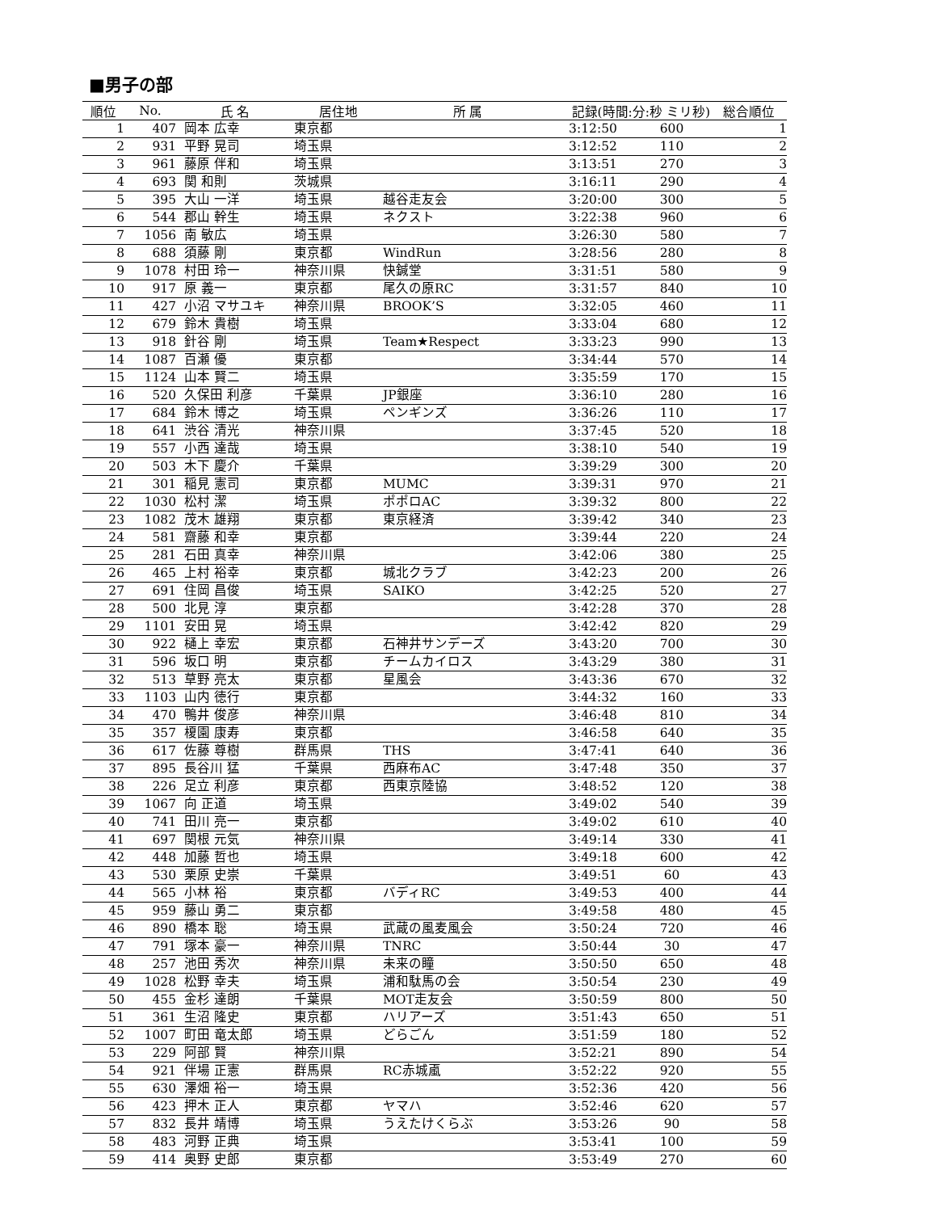■男子の部
| 順位 | No. | 氏 名 | 居住地 | 所 属 | 記録(時間:分:秒 ミリ秒) | | 総合順位 |
| --- | --- | --- | --- | --- | --- | --- | --- |
| 1 | 407 | 岡本 広幸 | 東京都 | | 3:12:50 | 600 | 1 |
| 2 | 931 | 平野 晃司 | 埼玉県 | | 3:12:52 | 110 | 2 |
| 3 | 961 | 藤原 伴和 | 埼玉県 | | 3:13:51 | 270 | 3 |
| 4 | 693 | 関 和則 | 茨城県 | | 3:16:11 | 290 | 4 |
| 5 | 395 | 大山 一洋 | 埼玉県 | 越谷走友会 | 3:20:00 | 300 | 5 |
| 6 | 544 | 郡山 幹生 | 埼玉県 | ネクスト | 3:22:38 | 960 | 6 |
| 7 | 1056 | 南 敏広 | 埼玉県 | | 3:26:30 | 580 | 7 |
| 8 | 688 | 須藤 剛 | 東京都 | WindRun | 3:28:56 | 280 | 8 |
| 9 | 1078 | 村田 玲一 | 神奈川県 | 快鍼堂 | 3:31:51 | 580 | 9 |
| 10 | 917 | 原 義一 | 東京都 | 尾久の原RC | 3:31:57 | 840 | 10 |
| 11 | 427 | 小沼 マサユキ | 神奈川県 | BROOK’S | 3:32:05 | 460 | 11 |
| 12 | 679 | 鈴木 貴樹 | 埼玉県 | | 3:33:04 | 680 | 12 |
| 13 | 918 | 針谷 剛 | 埼玉県 | Team★Respect | 3:33:23 | 990 | 13 |
| 14 | 1087 | 百瀬 優 | 東京都 | | 3:34:44 | 570 | 14 |
| 15 | 1124 | 山本 賢二 | 埼玉県 | | 3:35:59 | 170 | 15 |
| 16 | 520 | 久保田 利彦 | 千葉県 | JP銀座 | 3:36:10 | 280 | 16 |
| 17 | 684 | 鈴木 博之 | 埼玉県 | ペンギンズ | 3:36:26 | 110 | 17 |
| 18 | 641 | 渋谷 清光 | 神奈川県 | | 3:37:45 | 520 | 18 |
| 19 | 557 | 小西 達哉 | 埼玉県 | | 3:38:10 | 540 | 19 |
| 20 | 503 | 木下 慶介 | 千葉県 | | 3:39:29 | 300 | 20 |
| 21 | 301 | 稲見 憲司 | 東京都 | MUMC | 3:39:31 | 970 | 21 |
| 22 | 1030 | 松村 潔 | 埼玉県 | ポポロAC | 3:39:32 | 800 | 22 |
| 23 | 1082 | 茂木 雄翔 | 東京都 | 東京経済 | 3:39:42 | 340 | 23 |
| 24 | 581 | 齋藤 和幸 | 東京都 | | 3:39:44 | 220 | 24 |
| 25 | 281 | 石田 真幸 | 神奈川県 | | 3:42:06 | 380 | 25 |
| 26 | 465 | 上村 裕幸 | 東京都 | 城北クラブ | 3:42:23 | 200 | 26 |
| 27 | 691 | 住岡 昌俊 | 埼玉県 | SAIKO | 3:42:25 | 520 | 27 |
| 28 | 500 | 北見 淳 | 東京都 | | 3:42:28 | 370 | 28 |
| 29 | 1101 | 安田 晃 | 埼玉県 | | 3:42:42 | 820 | 29 |
| 30 | 922 | 樋上 幸宏 | 東京都 | 石神井サンデーズ | 3:43:20 | 700 | 30 |
| 31 | 596 | 坂口 明 | 東京都 | チームカイロス | 3:43:29 | 380 | 31 |
| 32 | 513 | 草野 亮太 | 東京都 | 星風会 | 3:43:36 | 670 | 32 |
| 33 | 1103 | 山内 徳行 | 東京都 | | 3:44:32 | 160 | 33 |
| 34 | 470 | 鴨井 俊彦 | 神奈川県 | | 3:46:48 | 810 | 34 |
| 35 | 357 | 榎園 康寿 | 東京都 | | 3:46:58 | 640 | 35 |
| 36 | 617 | 佐藤 尊樹 | 群馬県 | THS | 3:47:41 | 640 | 36 |
| 37 | 895 | 長谷川 猛 | 千葉県 | 西麻布AC | 3:47:48 | 350 | 37 |
| 38 | 226 | 足立 利彦 | 東京都 | 西東京陸協 | 3:48:52 | 120 | 38 |
| 39 | 1067 | 向 正道 | 埼玉県 | | 3:49:02 | 540 | 39 |
| 40 | 741 | 田川 亮一 | 東京都 | | 3:49:02 | 610 | 40 |
| 41 | 697 | 関根 元気 | 神奈川県 | | 3:49:14 | 330 | 41 |
| 42 | 448 | 加藤 哲也 | 埼玉県 | | 3:49:18 | 600 | 42 |
| 43 | 530 | 栗原 史崇 | 千葉県 | | 3:49:51 | 60 | 43 |
| 44 | 565 | 小林 裕 | 東京都 | バディRC | 3:49:53 | 400 | 44 |
| 45 | 959 | 藤山 勇二 | 東京都 | | 3:49:58 | 480 | 45 |
| 46 | 890 | 橋本 聡 | 埼玉県 | 武蔵の風麦風会 | 3:50:24 | 720 | 46 |
| 47 | 791 | 塚本 豪一 | 神奈川県 | TNRC | 3:50:44 | 30 | 47 |
| 48 | 257 | 池田 秀次 | 神奈川県 | 未来の瞳 | 3:50:50 | 650 | 48 |
| 49 | 1028 | 松野 幸夫 | 埼玉県 | 浦和駄馬の会 | 3:50:54 | 230 | 49 |
| 50 | 455 | 金杉 達朗 | 千葉県 | MOT走友会 | 3:50:59 | 800 | 50 |
| 51 | 361 | 生沼 隆史 | 東京都 | ハリアーズ | 3:51:43 | 650 | 51 |
| 52 | 1007 | 町田 竜太郎 | 埼玉県 | どらごん | 3:51:59 | 180 | 52 |
| 53 | 229 | 阿部 賢 | 神奈川県 | | 3:52:21 | 890 | 54 |
| 54 | 921 | 伴場 正憲 | 群馬県 | RC赤城颪 | 3:52:22 | 920 | 55 |
| 55 | 630 | 澤畑 裕一 | 埼玉県 | | 3:52:36 | 420 | 56 |
| 56 | 423 | 押木 正人 | 東京都 | ヤマハ | 3:52:46 | 620 | 57 |
| 57 | 832 | 長井 靖博 | 埼玉県 | うえたけくらぶ | 3:53:26 | 90 | 58 |
| 58 | 483 | 河野 正典 | 埼玉県 | | 3:53:41 | 100 | 59 |
| 59 | 414 | 奥野 史郎 | 東京都 | | 3:53:49 | 270 | 60 |